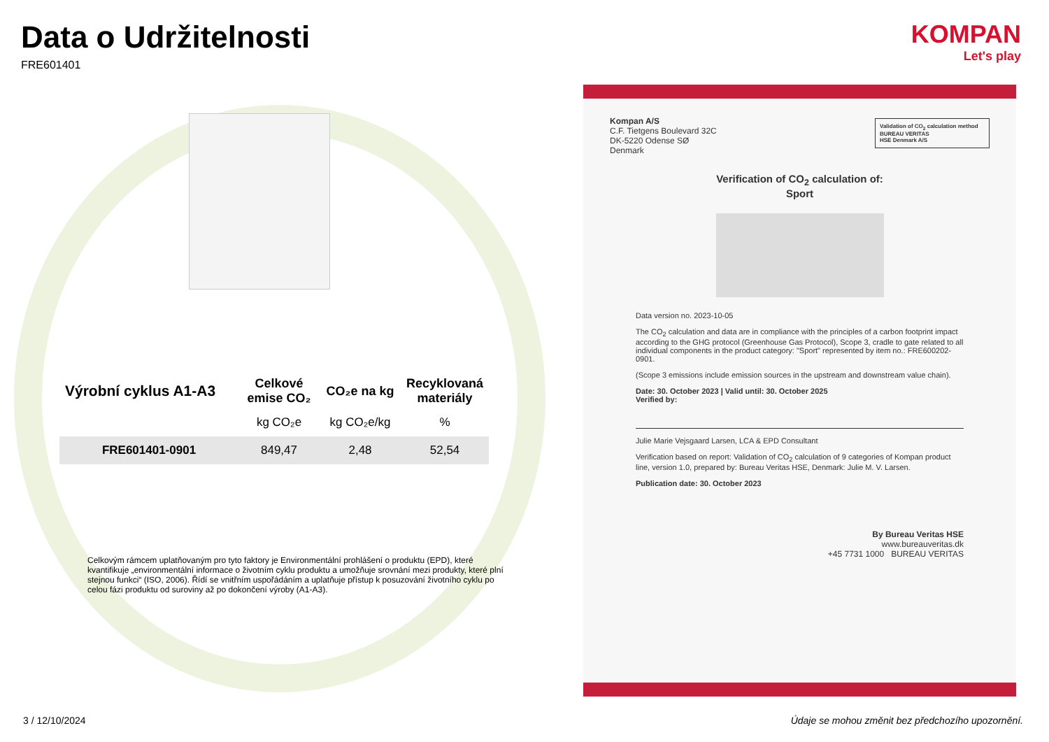KOMPAN
Let's play
Data o Udržitelnosti
FRE601401
| Výrobní cyklus A1-A3 | Celkové emise CO₂ | CO₂e na kg | Recyklovaná materiály |
| --- | --- | --- | --- |
| | kg CO₂e | kg CO₂e/kg | % |
| FRE601401-0901 | 849,47 | 2,48 | 52,54 |
Celkovým rámcem uplatňovaným pro tyto faktory je Environmentální prohlášení o produktu (EPD), které kvantifikuje „environmentální informace o životním cyklu produktu a umožňuje srovnání mezi produkty, které plní stejnou funkci“ (ISO, 2006). Řídí se vnitřním uspořádáním a uplatňuje přístup k posuzování životního cyklu po celou fázi produktu od suroviny až po dokončení výroby (A1-A3).
Kompan A/S
C.F. Tietgens Boulevard 32C
DK-5220 Odense SØ
Denmark
Validation of CO<sub>2</sub> calculation method
BUREAU VERITAS
HSE Denmark A/S
Verification of CO<sub>2</sub> calculation of:
Sport
Data version no. 2023-10-05
The CO<sub>2</sub> calculation and data are in compliance with the principles of a carbon footprint impact according to the GHG protocol (Greenhouse Gas Protocol), Scope 3, cradle to gate related to all individual components in the product category: "Sport" represented by item no.: FRE600202-0901.
(Scope 3 emissions include emission sources in the upstream and downstream value chain).
Date: 30. October 2023 | Valid until: 30. October 2025
Verified by:
Julie Marie Vejsgaard Larsen, LCA & EPD Consultant
Verification based on report: Validation of CO<sub>2</sub> calculation of 9 categories of Kompan product line, version 1.0, prepared by: Bureau Veritas HSE, Denmark: Julie M. V. Larsen.
Publication date: 30. October 2023
By Bureau Veritas HSE
www.bureauveritas.dk
+45 7731 1000 BUREAU VERITAS
3 / 12/10/2024
Údaje se mohou změnit bez předchozího upozornění.